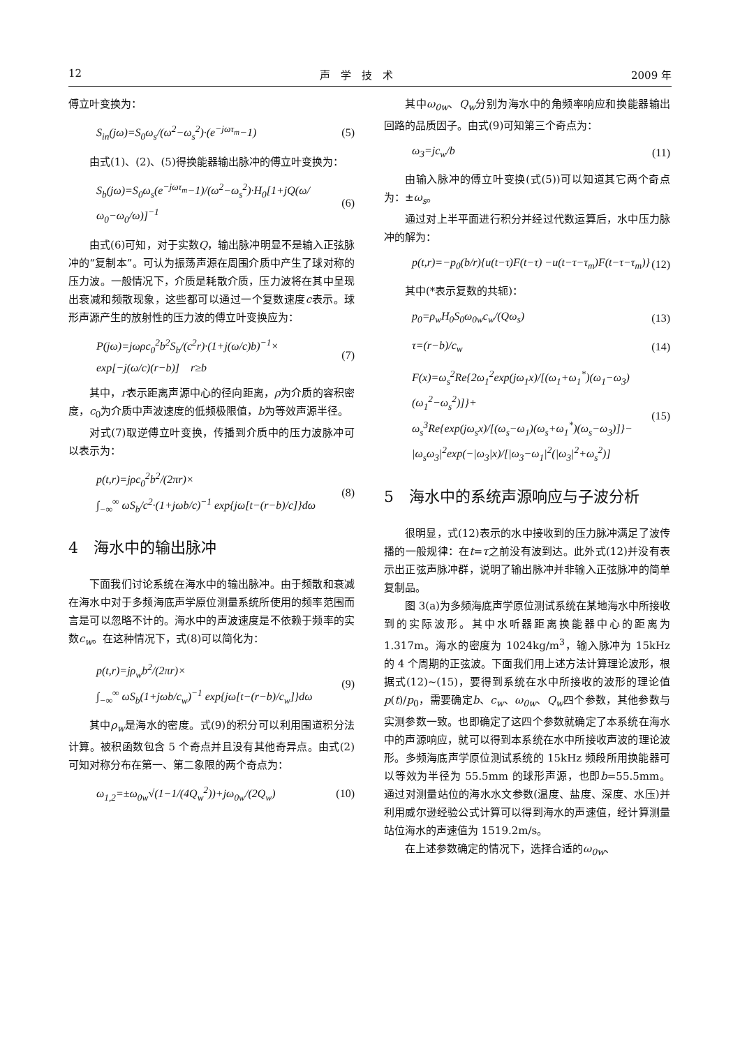12 声　学　技　术 2009 年
傅立叶变换为：
S<sub>in</sub>(jω)=S<sub>0</sub>ω<sub>s</sub>/(ω<sup>2</sup>−ω<sub>s</sub><sup>2</sup>)·(e<sup>−jωτ<sub>m</sub></sup>−1) (5)
由式(1)、(2)、(5)得换能器输出脉冲的傅立叶变换为：
S<sub>b</sub>(jω)=S<sub>0</sub>ω<sub>s</sub>(e<sup>−jωτ<sub>m</sub></sup>−1)/(ω<sup>2</sup>−ω<sub>s</sub><sup>2</sup>)·H<sub>0</sub>[1+jQ(ω/ω<sub>0</sub>−ω<sub>0</sub>/ω)]<sup>−1</sup> (6)
由式(6)可知，对于实数Q，输出脉冲明显不是输入正弦脉冲的“复制本”。可认为振荡声源在周围介质中产生了球对称的压力波。一般情况下，介质是耗散介质，压力波将在其中呈现出衰减和频散现象，这些都可以通过一个复数速度c表示。球形声源产生的放射性的压力波的傅立叶变换应为：
P(jω)=jωρc<sub>0</sub><sup>2</sup>b<sup>2</sup>S<sub>b</sub>/(c<sup>2</sup>r)·(1+j(ω/c)b)<sup>−1</sup>×
exp[−j(ω/c)(r−b)]　r≥b (7)
其中，r表示距离声源中心的径向距离，ρ为介质的容积密度，c<sub>0</sub>为介质中声波速度的低频极限值，b为等效声源半径。
对式(7)取逆傅立叶变换，传播到介质中的压力波脉冲可以表示为：
p(t,r)=jρc<sub>0</sub><sup>2</sup>b<sup>2</sup>/(2πr)×
∫<sub>−∞</sub><sup>∞</sup> ωS<sub>b</sub>/c<sup>2</sup>·(1+jωb/c)<sup>−1</sup> exp{jω[t−(r−b)/c]}dω (8)
4　海水中的输出脉冲
下面我们讨论系统在海水中的输出脉冲。由于频散和衰减在海水中对于多频海底声学原位测量系统所使用的频率范围而言是可以忽略不计的。海水中的声波速度是不依赖于频率的实数c<sub>w</sub>。在这种情况下，式(8)可以简化为：
p(t,r)=jρ<sub>w</sub>b<sup>2</sup>/(2πr)×
∫<sub>−∞</sub><sup>∞</sup> ωS<sub>b</sub>(1+jωb/c<sub>w</sub>)<sup>−1</sup> exp{jω[t−(r−b)/c<sub>w</sub>]}dω (9)
其中ρ<sub>w</sub>是海水的密度。式(9)的积分可以利用围道积分法计算。被积函数包含 5 个奇点并且没有其他奇异点。由式(2)可知对称分布在第一、第二象限的两个奇点为：
ω<sub>1,2</sub>=±ω<sub>0w</sub>√(1−1/(4Q<sub>w</sub><sup>2</sup>))+jω<sub>0w</sub>/(2Q<sub>w</sub>) (10)
其中ω<sub>0w</sub>、Q<sub>w</sub>分别为海水中的角频率响应和换能器输出回路的品质因子。由式(9)可知第三个奇点为：
ω<sub>3</sub>=jc<sub>w</sub>/b (11)
由输入脉冲的傅立叶变换(式(5))可以知道其它两个奇点为：±ω<sub>s</sub>。
通过对上半平面进行积分并经过代数运算后，水中压力脉冲的解为：
p(t,r)=−p<sub>0</sub>(b/r){u(t−τ)F(t−τ) −u(t−τ−τ<sub>m</sub>)F(t−τ−τ<sub>m</sub>)} (12)
其中(*表示复数的共轭)：
p<sub>0</sub>=ρ<sub>w</sub>H<sub>0</sub>S<sub>0</sub>ω<sub>0w</sub>c<sub>w</sub>/(Qω<sub>s</sub>) (13)
τ=(r−b)/c<sub>w</sub> (14)
F(x)=ω<sub>s</sub><sup>2</sup>Re{2ω<sub>1</sub><sup>2</sup>exp(jω<sub>1</sub>x)/[(ω<sub>1</sub>+ω<sub>1</sub><sup>*</sup>)(ω<sub>1</sub>−ω<sub>3</sub>)(ω<sub>1</sub><sup>2</sup>−ω<sub>s</sub><sup>2</sup>)]}+
ω<sub>s</sub><sup>3</sup>Re{exp(jω<sub>s</sub>x)/[(ω<sub>s</sub>−ω<sub>1</sub>)(ω<sub>s</sub>+ω<sub>1</sub><sup>*</sup>)(ω<sub>s</sub>−ω<sub>3</sub>)]}−
|ω<sub>s</sub>ω<sub>3</sub>|<sup>2</sup>exp(−|ω<sub>3</sub>|x)/[|ω<sub>3</sub>−ω<sub>1</sub>|<sup>2</sup>(|ω<sub>3</sub>|<sup>2</sup>+ω<sub>s</sub><sup>2</sup>)] (15)
5　海水中的系统声源响应与子波分析
很明显，式(12)表示的水中接收到的压力脉冲满足了波传播的一般规律：在t=τ之前没有波到达。此外式(12)并没有表示出正弦声脉冲群，说明了输出脉冲并非输入正弦脉冲的简单复制品。
图 3(a)为多频海底声学原位测试系统在某地海水中所接收到的实际波形。其中水听器距离换能器中心的距离为 1.317m。海水的密度为 1024kg/m<sup>3</sup>，输入脉冲为 15kHz 的 4 个周期的正弦波。下面我们用上述方法计算理论波形，根据式(12)~(15)，要得到系统在水中所接收的波形的理论值p(t)/p<sub>0</sub>，需要确定b、c<sub>w</sub>、ω<sub>0w</sub>、Q<sub>w</sub>四个参数，其他参数与实测参数一致。也即确定了这四个参数就确定了本系统在海水中的声源响应，就可以得到本系统在水中所接收声波的理论波形。多频海底声学原位测试系统的 15kHz 频段所用换能器可以等效为半径为 55.5mm 的球形声源，也即b=55.5mm。通过对测量站位的海水水文参数(温度、盐度、深度、水压)并利用威尔逊经验公式计算可以得到海水的声速值，经计算测量站位海水的声速值为 1519.2m/s。
在上述参数确定的情况下，选择合适的ω<sub>0w</sub>、